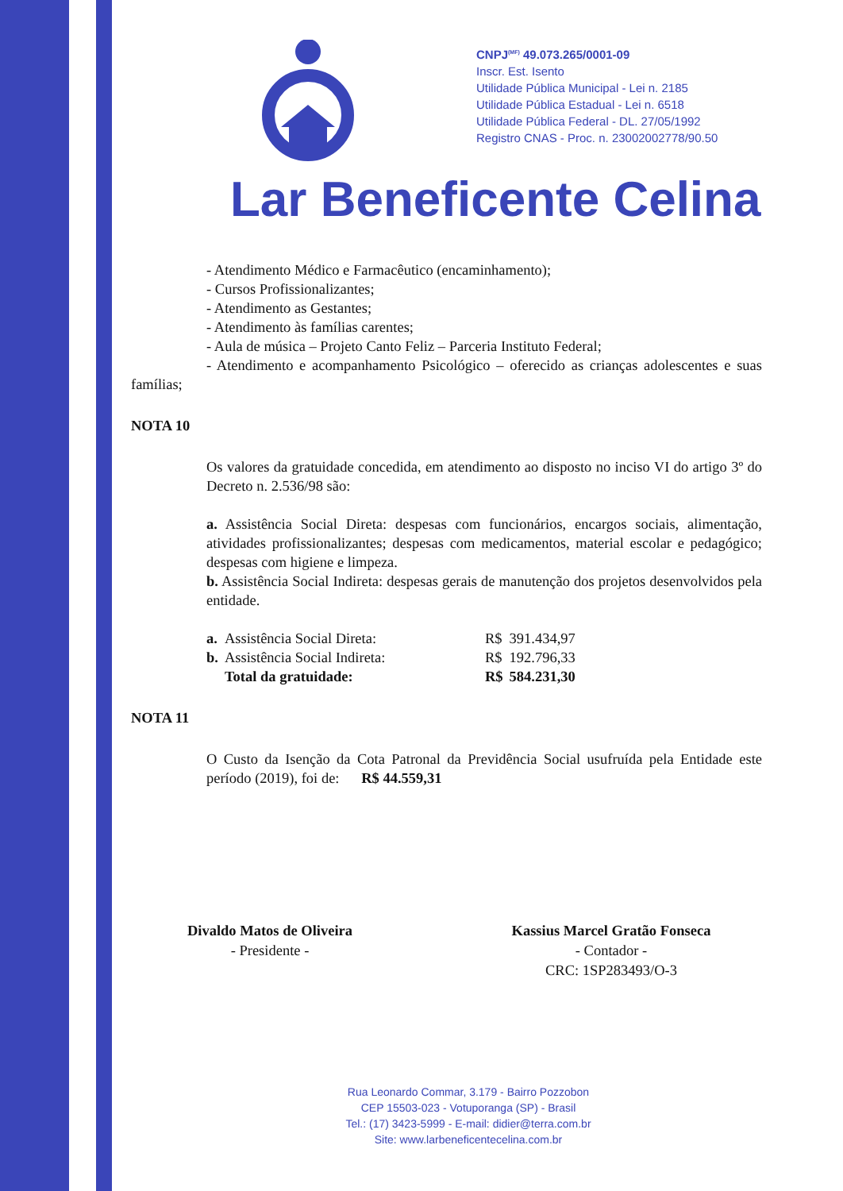CNPJ<sup>(MF)</sup> 49.073.265/0001-09
Inscr. Est. Isento
Utilidade Pública Municipal - Lei n. 2185
Utilidade Pública Estadual - Lei n. 6518
Utilidade Pública Federal - DL. 27/05/1992
Registro CNAS - Proc. n. 23002002778/90.50
Lar Beneficente Celina
- Atendimento Médico e Farmacêutico (encaminhamento);
- Cursos Profissionalizantes;
- Atendimento as Gestantes;
- Atendimento às famílias carentes;
- Aula de música – Projeto Canto Feliz – Parceria Instituto Federal;
- Atendimento e acompanhamento Psicológico – oferecido as crianças adolescentes e suas famílias;
NOTA 10
Os valores da gratuidade concedida, em atendimento ao disposto no inciso VI do artigo 3º do Decreto n. 2.536/98 são:
a. Assistência Social Direta: despesas com funcionários, encargos sociais, alimentação, atividades profissionalizantes; despesas com medicamentos, material escolar e pedagógico; despesas com higiene e limpeza.
b. Assistência Social Indireta: despesas gerais de manutenção dos projetos desenvolvidos pela entidade.
| a. | Assistência Social Direta: | R$ | 391.434,97 |
| b. | Assistência Social Indireta: | R$ | 192.796,33 |
| | Total da gratuidade: | R$ | 584.231,30 |
NOTA 11
O Custo da Isenção da Cota Patronal da Previdência Social usufruída pela Entidade este período (2019), foi de: R$ 44.559,31
Divaldo Matos de Oliveira
- Presidente -
Kassius Marcel Gratão Fonseca
- Contador -
CRC: 1SP283493/O-3
Rua Leonardo Commar, 3.179 - Bairro Pozzobon
CEP 15503-023 - Votuporanga (SP) - Brasil
Tel.: (17) 3423-5999 - E-mail: didier@terra.com.br
Site: www.larbeneficentecelina.com.br